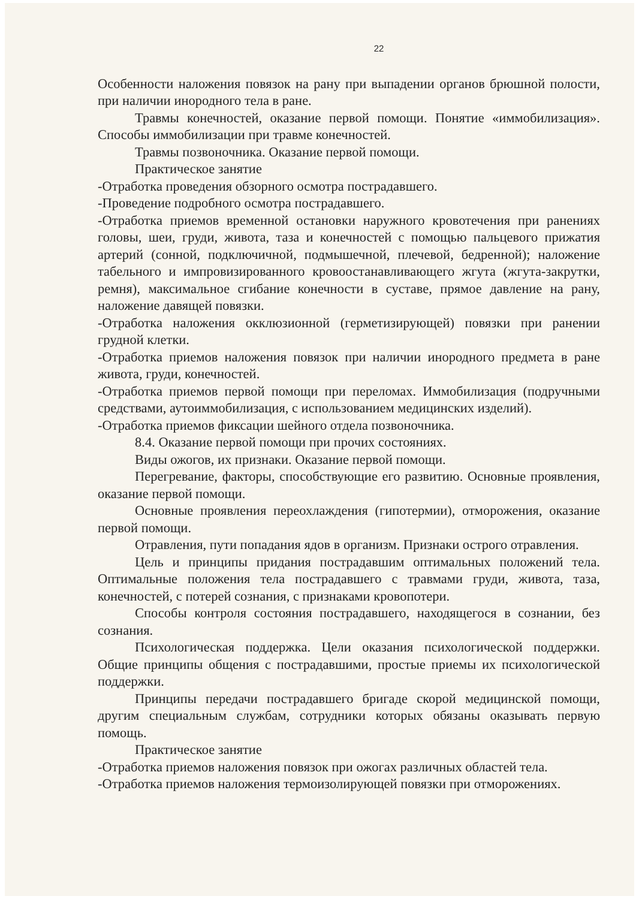22
Особенности наложения повязок на рану при выпадении органов брюшной полости, при наличии инородного тела в ране.
Травмы конечностей, оказание первой помощи. Понятие «иммобилизация». Способы иммобилизации при травме конечностей.
Травмы позвоночника. Оказание первой помощи.
Практическое занятие
-Отработка проведения обзорного осмотра пострадавшего.
-Проведение подробного осмотра пострадавшего.
-Отработка приемов временной остановки наружного кровотечения при ранениях головы, шеи, груди, живота, таза и конечностей с помощью пальцевого прижатия артерий (сонной, подключичной, подмышечной, плечевой, бедренной); наложение табельного и импровизированного кровоостанавливающего жгута (жгута-закрутки, ремня), максимальное сгибание конечности в суставе, прямое давление на рану, наложение давящей повязки.
-Отработка наложения окклюзионной (герметизирующей) повязки при ранении грудной клетки.
-Отработка приемов наложения повязок при наличии инородного предмета в ране живота, груди, конечностей.
-Отработка приемов первой помощи при переломах. Иммобилизация (подручными средствами, аутоиммобилизация, с использованием медицинских изделий).
-Отработка приемов фиксации шейного отдела позвоночника.
8.4. Оказание первой помощи при прочих состояниях.
Виды ожогов, их признаки. Оказание первой помощи.
Перегревание, факторы, способствующие его развитию. Основные проявления, оказание первой помощи.
Основные проявления переохлаждения (гипотермии), отморожения, оказание первой помощи.
Отравления, пути попадания ядов в организм. Признаки острого отравления.
Цель и принципы придания пострадавшим оптимальных положений тела. Оптимальные положения тела пострадавшего с травмами груди, живота, таза, конечностей, с потерей сознания, с признаками кровопотери.
Способы контроля состояния пострадавшего, находящегося в сознании, без сознания.
Психологическая поддержка. Цели оказания психологической поддержки. Общие принципы общения с пострадавшими, простые приемы их психологической поддержки.
Принципы передачи пострадавшего бригаде скорой медицинской помощи, другим специальным службам, сотрудники которых обязаны оказывать первую помощь.
Практическое занятие
-Отработка приемов наложения повязок при ожогах различных областей тела.
-Отработка приемов наложения термоизолирующей повязки при отморожениях.